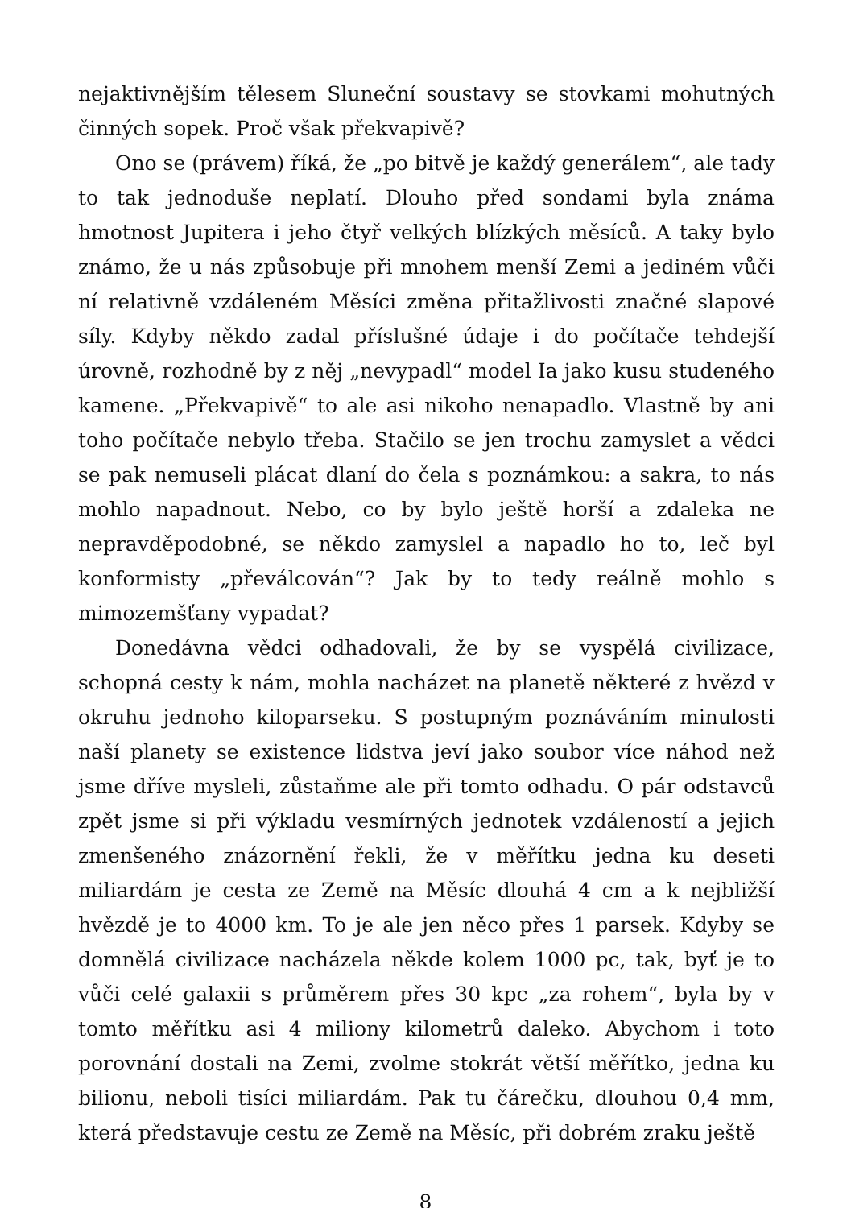nejaktivnějším tělesem Sluneční soustavy se stovkami mohutných činných sopek. Proč však překvapivě?
Ono se (právem) říká, že „po bitvě je každý generálem“, ale tady to tak jednoduše neplatí. Dlouho před sondami byla známa hmotnost Jupitera i jeho čtyř velkých blízkých měsíců. A taky bylo známo, že u nás způsobuje při mnohem menší Zemi a jediném vůči ní relativně vzdáleném Měsíci změna přitažlivosti značné slapové síly. Kdyby někdo zadal příslušné údaje i do počítače tehdejší úrovně, rozhodně by z něj „nevypadl“ model Ia jako kusu studeného kamene. „Překvapivě“ to ale asi nikoho nenapadlo. Vlastně by ani toho počítače nebylo třeba. Stačilo se jen trochu zamyslet a vědci se pak nemuseli plácat dlaní do čela s poznámkou: a sakra, to nás mohlo napadnout. Nebo, co by bylo ještě horší a zdaleka ne nepravděpodobné, se někdo zamyslel a napadlo ho to, leč byl konformisty „převálcován“? Jak by to tedy reálně mohlo s mimozemšťany vypadat?
Donedávna vědci odhadovali, že by se vyspělá civilizace, schopná cesty k nám, mohla nacházet na planetě některé z hvězd v okruhu jednoho kiloparseku. S postupným poznáváním minulosti naší planety se existence lidstva jeví jako soubor více náhod než jsme dříve mysleli, zůstaňme ale při tomto odhadu. O pár odstavců zpět jsme si při výkladu vesmírných jednotek vzdáleností a jejich zmenšeného znázornění řekli, že v měřítku jedna ku deseti miliardám je cesta ze Země na Měsíc dlouhá 4 cm a k nejbližší hvězdě je to 4000 km. To je ale jen něco přes 1 parsek. Kdyby se domnělá civilizace nacházela někde kolem 1000 pc, tak, byť je to vůči celé galaxii s průměrem přes 30 kpc „za rohem“, byla by v tomto měřítku asi 4 miliony kilometrů daleko. Abychom i toto porovnání dostali na Zemi, zvolme stokrát větší měřítko, jedna ku bilionu, neboli tisíci miliardám. Pak tu čárečku, dlouhou 0,4 mm, která představuje cestu ze Země na Měsíc, při dobrém zraku ještě
8